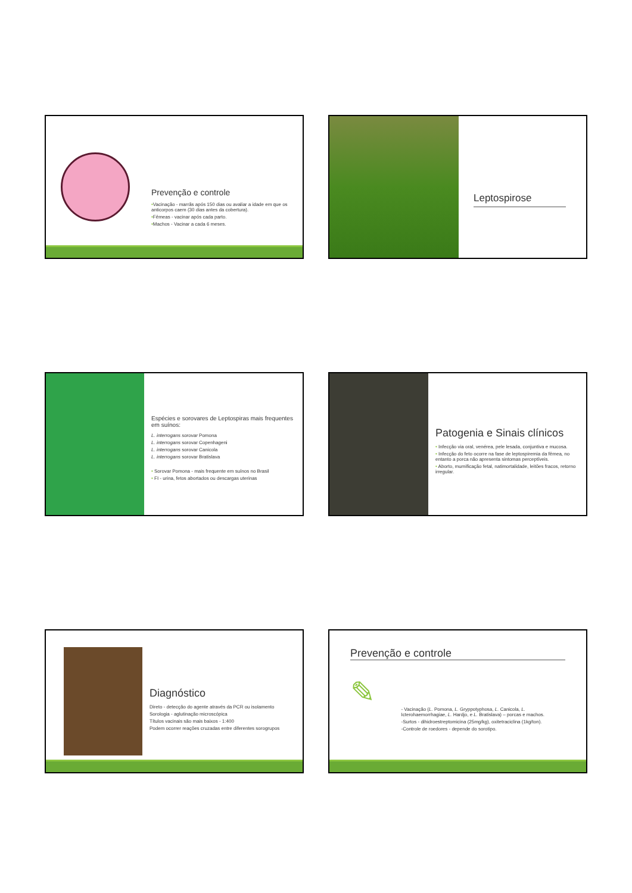Prevenção e controle
•Vacinação - marrãs após 150 dias ou avaliar a idade em que os anticorpos caem (30 dias antes da cobertura).
•Fêmeas - vacinar após cada parto.
•Machos - Vacinar a cada 6 meses.
Leptospirose
Espécies e sorovares de Leptospiras mais frequentes em suínos:
L. interrogans sorovar Pomona
L. interrogans sorovar Copenhageni
L. interrogans sorovar Canicola
L. interrogans sorovar Bratislava
• Sorovar Pomona - mais frequente em suínos no Brasil
• FI - urina, fetos abortados ou descargas uterinas
Patogenia e Sinais clínicos
• Infecção via oral, venérea, pele lesada, conjuntiva e mucosa.
• Infecção do feto ocorre na fase de leptospiremia da fêmea, no entanto a porca não apresenta sintomas perceptíveis.
• Aborto, mumificação fetal, natimortalidade, leitões fracos, retorno irregular.
Diagnóstico
Direto - detecção do agente através da PCR ou isolamento
Sorologia - aglutinação microscópica
Títulos vacinais são mais baixos - 1:400
Podem ocorrer reações cruzadas entre diferentes sorogrupos
Prevenção e controle
✎
- Vacinação (L. Pomona, L. Gryppotyphosa, L. Canicola, L. Icterohaemorrhagiae, L. Hardjo, e L. Bratislava) – porcas e machos.
-Surtos - dihidroestreptomicina (25mg/kg), oxitetraciclina (1kg/ton).
-Controle de roedores - depende do sorotipo.